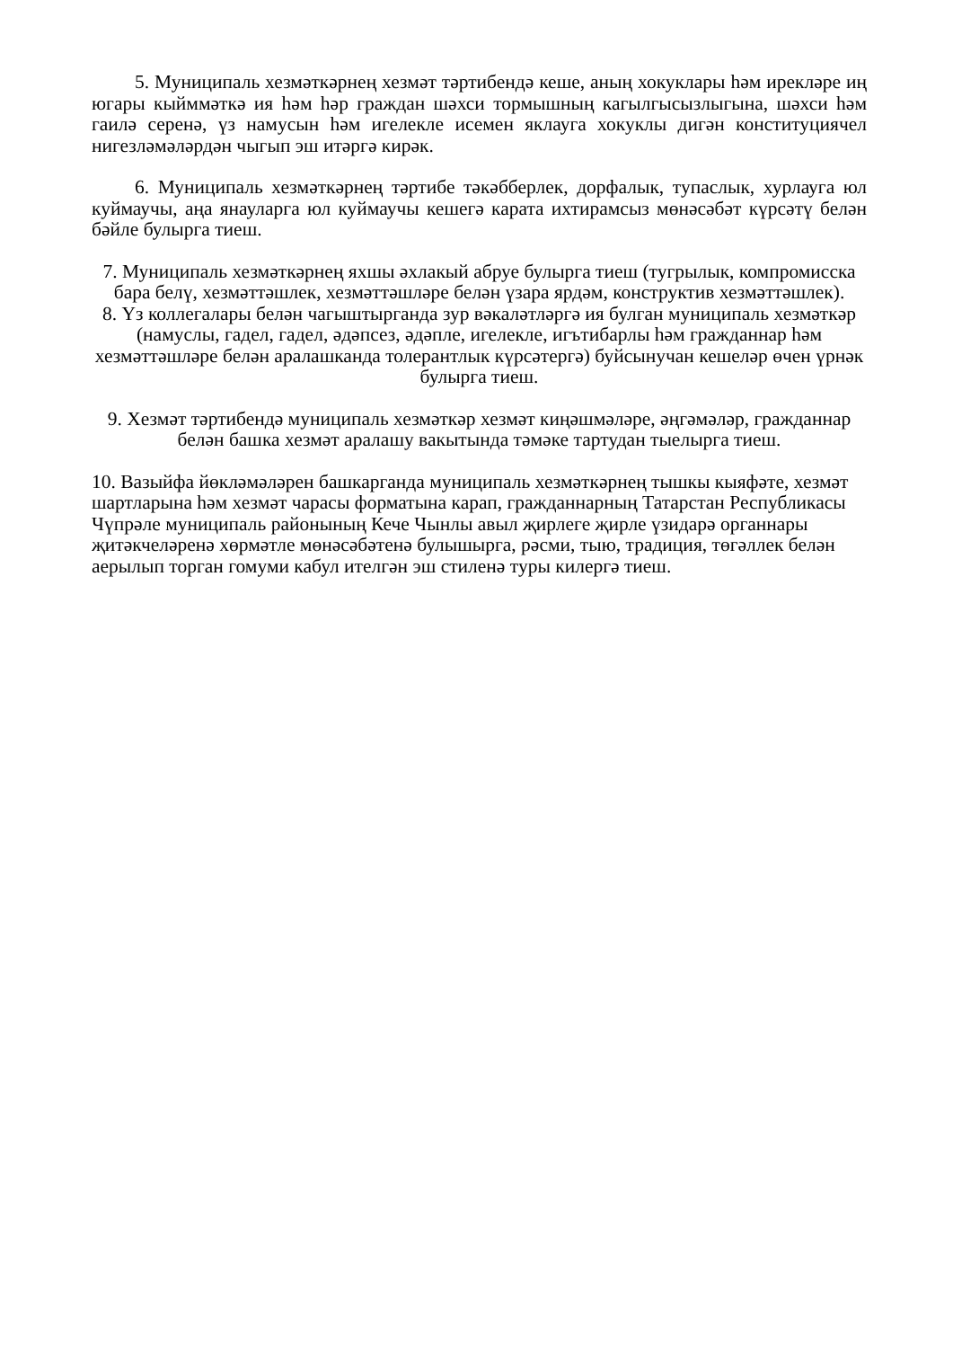5. Муниципаль хезмәткәрнең хезмәт тәртибендә кеше, аның хокуклары һәм ирекләре иң югары кыйммәткә ия һәм һәр граждан шәхси тормышның кагылгысызлыгына, шәхси һәм гаилә серенә, үз намусын һәм игелекле исемен яклауга хокуклы дигән конституциячел нигезләмәләрдән чыгып эш итәргә кирәк.
6. Муниципаль хезмәткәрнең тәртибе тәкәбберлек, дорфалык, тупаслык, хурлауга юл куймаучы, аңа янауларга юл куймаучы кешегә карата ихтирамсыз мөнәсәбәт күрсәтү белән бәйле булырга тиеш.
7. Муниципаль хезмәткәрнең яхшы әхлакый абруе булырга тиеш (тугрылык, компромисска бара белү, хезмәттәшлек, хезмәттәшләре белән үзара ярдәм, конструктив хезмәттәшлек).
8. Үз коллегалары белән чагыштырганда зур вәкаләтләргә ия булган муниципаль хезмәткәр (намуслы, гадел, гадел, әдәпсез, әдәпле, игелекле, игътибарлы һәм гражданнар һәм хезмәттәшләре белән аралашканда толерантлык күрсәтергә) буйсынучан кешеләр өчен үрнәк булырга тиеш.
9. Хезмәт тәртибендә муниципаль хезмәткәр хезмәт киңәшмәләре, әңгәмәләр, гражданнар белән башка хезмәт аралашу вакытында тәмәке тартудан тыелырга тиеш.
10. Вазыйфа йөкләмәләрен башкарганда муниципаль хезмәткәрнең тышкы кыяфәте, хезмәт шартларына һәм хезмәт чарасы форматына карап, гражданнарның Татарстан Республикасы Чүпрәле муниципаль районының Кече Чынлы авыл җирлеге җирле үзидарә органнары җитәкчеләренә хөрмәтле мөнәсәбәтенә булышырга, рәсми, тыю, традиция, төгәллек белән аерылып торган гомуми кабул ителгән эш стиленә туры килергә тиеш.